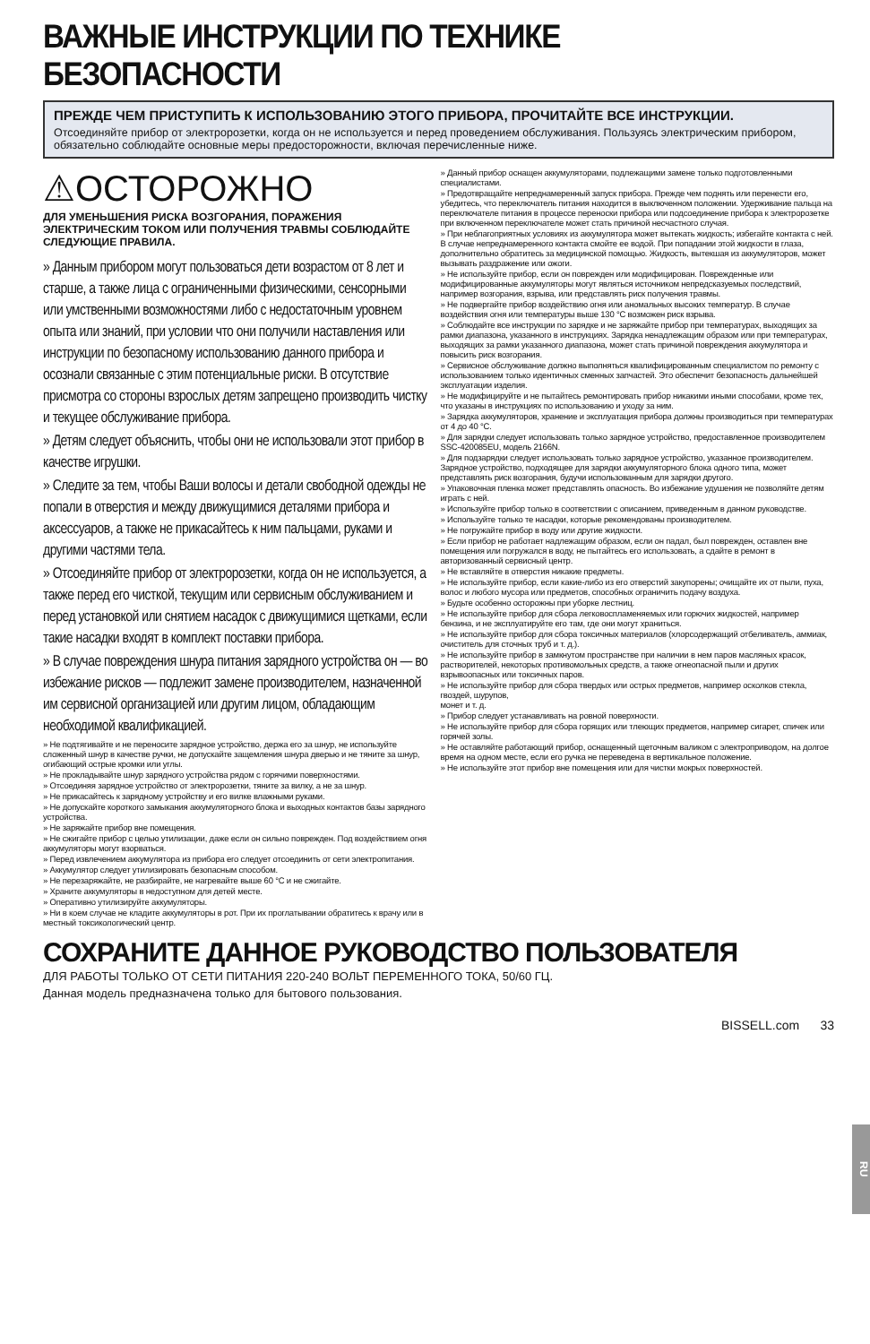ВАЖНЫЕ ИНСТРУКЦИИ ПО ТЕХНИКЕ БЕЗОПАСНОСТИ
ПРЕЖДЕ ЧЕМ ПРИСТУПИТЬ К ИСПОЛЬЗОВАНИЮ ЭТОГО ПРИБОРА, ПРОЧИТАЙТЕ ВСЕ ИНСТРУКЦИИ.
Отсоединяйте прибор от электророзетки, когда он не используется и перед проведением обслуживания. Пользуясь электрическим прибором, обязательно соблюдайте основные меры предосторожности, включая перечисленные ниже.
⚠ОСТОРОЖНО
ДЛЯ УМЕНЬШЕНИЯ РИСКА ВОЗГОРАНИЯ, ПОРАЖЕНИЯ ЭЛЕКТРИЧЕСКИМ ТОКОМ ИЛИ ПОЛУЧЕНИЯ ТРАВМЫ СОБЛЮДАЙТЕ СЛЕДУЮЩИЕ ПРАВИЛА.
» Данным прибором могут пользоваться дети возрастом от 8 лет и старше, а также лица с ограниченными физическими, сенсорными или умственными возможностями либо с недостаточным уровнем опыта или знаний, при условии что они получили наставления или инструкции по безопасному использованию данного прибора и осознали связанные с этим потенциальные риски. В отсутствие присмотра со стороны взрослых детям запрещено производить чистку и текущее обслуживание прибора.
» Детям следует объяснить, чтобы они не использовали этот прибор в качестве игрушки.
» Следите за тем, чтобы Ваши волосы и детали свободной одежды не попали в отверстия и между движущимися деталями прибора и аксессуаров, а также не прикасайтесь к ним пальцами, руками и другими частями тела.
» Отсоединяйте прибор от электророзетки, когда он не используется, а также перед его чисткой, текущим или сервисным обслуживанием и перед установкой или снятием насадок с движущимися щетками, если такие насадки входят в комплект поставки прибора.
» В случае повреждения шнура питания зарядного устройства он — во избежание рисков — подлежит замене производителем, назначенной им сервисной организацией или другим лицом, обладающим необходимой квалификацией.
» Не подтягивайте и не переносите зарядное устройство, держа его за шнур, не используйте сложенный шнур в качестве ручки, не допускайте защемления шнура дверью и не тяните за шнур, огибающий острые кромки или углы.
» Не прокладывайте шнур зарядного устройства рядом с горячими поверхностями.
» Отсоединяя зарядное устройство от электророзетки, тяните за вилку, а не за шнур.
» Не прикасайтесь к зарядному устройству и его вилке влажными руками.
» Не допускайте короткого замыкания аккумуляторного блока и выходных контактов базы зарядного устройства.
» Не заряжайте прибор вне помещения.
» Не сжигайте прибор с целью утилизации, даже если он сильно поврежден. Под воздействием огня аккумуляторы могут взорваться.
» Перед извлечением аккумулятора из прибора его следует отсоединить от сети электропитания.
» Аккумулятор следует утилизировать безопасным способом.
» Не перезаряжайте, не разбирайте, не нагревайте выше 60 °C и не сжигайте.
» Храните аккумуляторы в недоступном для детей месте.
» Оперативно утилизируйте аккумуляторы.
» Ни в коем случае не кладите аккумуляторы в рот. При их проглатывании обратитесь к врачу или в местный токсикологический центр.
» Данный прибор оснащен аккумуляторами, подлежащими замене только подготовленными специалистами.
» Предотвращайте непреднамеренный запуск прибора. Прежде чем поднять или перенести его, убедитесь, что переключатель питания находится в выключенном положении. Удерживание пальца на переключателе питания в процессе переноски прибора или подсоединение прибора к электророзетке при включенном переключателе может стать причиной несчастного случая.
» При неблагоприятных условиях из аккумулятора может вытекать жидкость; избегайте контакта с ней. В случае непреднамеренного контакта смойте ее водой. При попадании этой жидкости в глаза, дополнительно обратитесь за медицинской помощью. Жидкость, вытекшая из аккумуляторов, может вызывать раздражение или ожоги.
» Не используйте прибор, если он поврежден или модифицирован. Поврежденные или модифицированные аккумуляторы могут являться источником непредсказуемых последствий, например возгорания, взрыва, или представлять риск получения травмы.
» Не подвергайте прибор воздействию огня или аномальных высоких температур. В случае воздействия огня или температуры выше 130 °C возможен риск взрыва.
» Соблюдайте все инструкции по зарядке и не заряжайте прибор при температурах, выходящих за рамки диапазона, указанного в инструкциях. Зарядка ненадлежащим образом или при температурах, выходящих за рамки указанного диапазона, может стать причиной повреждения аккумулятора и повысить риск возгорания.
» Сервисное обслуживание должно выполняться квалифицированным специалистом по ремонту с использованием только идентичных сменных запчастей. Это обеспечит безопасность дальнейшей эксплуатации изделия.
» Не модифицируйте и не пытайтесь ремонтировать прибор никакими иными способами, кроме тех, что указаны в инструкциях по использованию и уходу за ним.
» Зарядка аккумуляторов, хранение и эксплуатация прибора должны производиться при температурах от 4 до 40 °C.
» Для зарядки следует использовать только зарядное устройство, предоставленное производителем SSC-420085EU, модель 2166N.
» Для подзарядки следует использовать только зарядное устройство, указанное производителем. Зарядное устройство, подходящее для зарядки аккумуляторного блока одного типа, может представлять риск возгорания, будучи использованным для зарядки другого.
» Упаковочная пленка может представлять опасность. Во избежание удушения не позволяйте детям играть с ней.
» Используйте прибор только в соответствии с описанием, приведенным в данном руководстве.
» Используйте только те насадки, которые рекомендованы производителем.
» Не погружайте прибор в воду или другие жидкости.
» Если прибор не работает надлежащим образом, если он падал, был поврежден, оставлен вне помещения или погружался в воду, не пытайтесь его использовать, а сдайте в ремонт в авторизованный сервисный центр.
» Не вставляйте в отверстия никакие предметы.
» Не используйте прибор, если какие-либо из его отверстий закупорены; очищайте их от пыли, пуха, волос и любого мусора или предметов, способных ограничить подачу воздуха.
» Будьте особенно осторожны при уборке лестниц.
» Не используйте прибор для сбора легковоспламеняемых или горючих жидкостей, например бензина, и не эксплуатируйте его там, где они могут храниться.
» Не используйте прибор для сбора токсичных материалов (хлорсодержащий отбеливатель, аммиак, очиститель для сточных труб и т. д.).
» Не используйте прибор в замкнутом пространстве при наличии в нем паров масляных красок, растворителей, некоторых противомольных средств, а также огнеопасной пыли и других взрывоопасных или токсичных паров.
» Не используйте прибор для сбора твердых или острых предметов, например осколков стекла, гвоздей, шурупов,
монет и т. д.
» Прибор следует устанавливать на ровной поверхности.
» Не используйте прибор для сбора горящих или тлеющих предметов, например сигарет, спичек или горячей золы.
» Не оставляйте работающий прибор, оснащенный щеточным валиком с электроприводом, на долгое время на одном месте, если его ручка не переведена в вертикальное положение.
» Не используйте этот прибор вне помещения или для чистки мокрых поверхностей.
СОХРАНИТЕ ДАННОЕ РУКОВОДСТВО ПОЛЬЗОВАТЕЛЯ
ДЛЯ РАБОТЫ ТОЛЬКО ОТ СЕТИ ПИТАНИЯ 220-240 ВОЛЬТ ПЕРЕМЕННОГО ТОКА, 50/60 ГЦ.
Данная модель предназначена только для бытового пользования.
BISSELL.com 33
RU